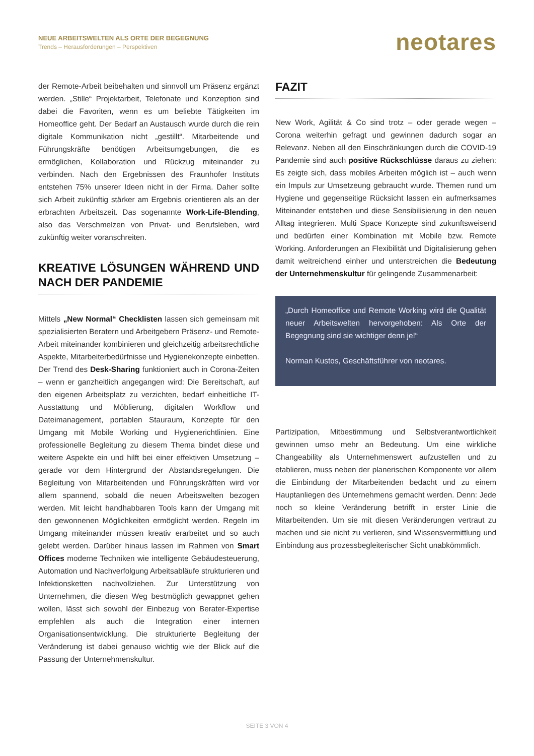NEUE ARBEITSWELTEN ALS ORTE DER BEGEGNUNG
Trends – Herausforderungen – Perspektiven
neotares
der Remote-Arbeit beibehalten und sinnvoll um Präsenz ergänzt werden. „Stille“ Projektarbeit, Telefonate und Konzeption sind dabei die Favoriten, wenn es um beliebte Tätigkeiten im Homeoffice geht. Der Bedarf an Austausch wurde durch die rein digitale Kommunikation nicht „gestillt“. Mitarbeitende und Führungskräfte benötigen Arbeitsumgebungen, die es ermöglichen, Kollaboration und Rückzug miteinander zu verbinden. Nach den Ergebnissen des Fraunhofer Instituts entstehen 75% unserer Ideen nicht in der Firma. Daher sollte sich Arbeit zukünftig stärker am Ergebnis orientieren als an der erbrachten Arbeitszeit. Das sogenannte Work-Life-Blending, also das Verschmelzen von Privat- und Berufsleben, wird zukünftig weiter voranschreiten.
KREATIVE LÖSUNGEN WÄHREND UND NACH DER PANDEMIE
Mittels „New Normal“ Checklisten lassen sich gemeinsam mit spezialisierten Beratern und Arbeitgebern Präsenz- und Remote-Arbeit miteinander kombinieren und gleichzeitig arbeitsrechtliche Aspekte, Mitarbeiterbedürfnisse und Hygienekonzepte einbetten. Der Trend des Desk-Sharing funktioniert auch in Corona-Zeiten – wenn er ganzheitlich angegangen wird: Die Bereitschaft, auf den eigenen Arbeitsplatz zu verzichten, bedarf einheitliche IT-Ausstattung und Möblierung, digitalen Workflow und Dateimanagement, portablen Stauraum, Konzepte für den Umgang mit Mobile Working und Hygienerichtlinien. Eine professionelle Begleitung zu diesem Thema bindet diese und weitere Aspekte ein und hilft bei einer effektiven Umsetzung – gerade vor dem Hintergrund der Abstandsregelungen. Die Begleitung von Mitarbeitenden und Führungskräften wird vor allem spannend, sobald die neuen Arbeitswelten bezogen werden. Mit leicht handhabbaren Tools kann der Umgang mit den gewonnenen Möglichkeiten ermöglicht werden. Regeln im Umgang miteinander müssen kreativ erarbeitet und so auch gelebt werden. Darüber hinaus lassen im Rahmen von Smart Offices moderne Techniken wie intelligente Gebäudesteuerung, Automation und Nachverfolgung Arbeitsabläufe strukturieren und Infektionsketten nachvollziehen. Zur Unterstützung von Unternehmen, die diesen Weg bestmöglich gewappnet gehen wollen, lässt sich sowohl der Einbezug von Berater-Expertise empfehlen als auch die Integration einer internen Organisationsentwicklung. Die strukturierte Begleitung der Veränderung ist dabei genauso wichtig wie der Blick auf die Passung der Unternehmenskultur.
FAZIT
New Work, Agilität & Co sind trotz – oder gerade wegen – Corona weiterhin gefragt und gewinnen dadurch sogar an Relevanz. Neben all den Einschränkungen durch die COVID-19 Pandemie sind auch positive Rückschlüsse daraus zu ziehen: Es zeigte sich, dass mobiles Arbeiten möglich ist – auch wenn ein Impuls zur Umsetzeung gebraucht wurde. Themen rund um Hygiene und gegenseitige Rücksicht lassen ein aufmerksames Miteinander entstehen und diese Sensibilisierung in den neuen Alltag integrieren. Multi Space Konzepte sind zukunftsweisend und bedürfen einer Kombination mit Mobile bzw. Remote Working. Anforderungen an Flexibilität und Digitalisierung gehen damit weitreichend einher und unterstreichen die Bedeutung der Unternehmenskultur für gelingende Zusammenarbeit:
„Durch Homeoffice und Remote Working wird die Qualität neuer Arbeitswelten hervorgehoben: Als Orte der Begegnung sind sie wichtiger denn je!“
Norman Kustos, Geschäftsführer von neotares.
Partizipation, Mitbestimmung und Selbstverantwortlichkeit gewinnen umso mehr an Bedeutung. Um eine wirkliche Changeability als Unternehmenswert aufzustellen und zu etablieren, muss neben der planerischen Komponente vor allem die Einbindung der Mitarbeitenden bedacht und zu einem Hauptanliegen des Unternehmens gemacht werden. Denn: Jede noch so kleine Veränderung betrifft in erster Linie die Mitarbeitenden. Um sie mit diesen Veränderungen vertraut zu machen und sie nicht zu verlieren, sind Wissensvermittlung und Einbindung aus prozessbegleiterischer Sicht unabkömmlich.
SEITE 3 VON 4